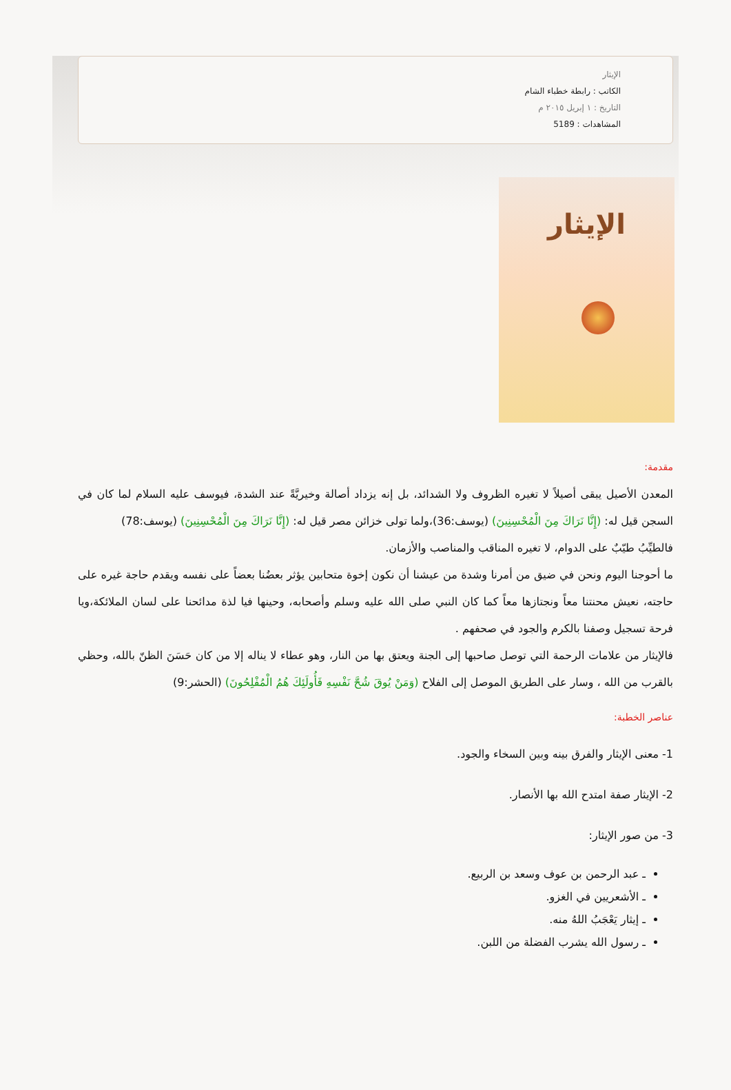الإيثار
الكاتب : رابطة خطباء الشام
التاريخ : ١ إبريل ٢٠١٥ م
المشاهدات : 5189
الإيثار
مقدمة:
المعدن الأصيل يبقى أصيلاً لا تغيره الظروف ولا الشدائد، بل إنه يزداد أصالة وخيريَّةً عند الشدة، فيوسف عليه السلام لما كان في السجن قيل له: (إِنَّا نَرَاكَ مِنَ الْمُحْسِنِينَ) (يوسف:36)،ولما تولى خزائن مصر قيل له: (إِنَّا نَرَاكَ مِنَ الْمُحْسِنِينَ) (يوسف:78)
فالطيِّبُ طيّبٌ على الدوام، لا تغيره المناقب والمناصب والأزمان.
ما أحوجنا اليوم ونحن في ضيق من أمرنا وشدة من عيشنا أن نكون إخوة متحابين يؤثر بعضُنا بعضاً على نفسه ويقدم حاجة غيره على حاجته، نعيش محنتنا معاً ونجتازها معاً كما كان النبي صلى الله عليه وسلم وأصحابه، وحينها فيا لذة مدائحنا على لسان الملائكة،ويا فرحة تسجيل وصفنا بالكرم والجود في صحفهم .
فالإيثار من علامات الرحمة التي توصل صاحبها إلى الجنة ويعتق بها من النار، وهو عطاء لا يناله إلا من كان حَسَنَ الظنّ بالله، وحظي بالقرب من الله ، وسار على الطريق الموصل إلى الفلاح (وَمَنْ يُوقَ شُحَّ نَفْسِهِ فَأُولَئِكَ هُمُ الْمُفْلِحُونَ) (الحشر:9)
عناصر الخطبة:
1- معنى الإيثار والفرق بينه وبين السخاء والجود.
2- الإيثار صفة امتدح الله بها الأنصار.
3- من صور الإيثار:
ـ عبد الرحمن بن عوف وسعد بن الربيع.
ـ الأشعريين في الغزو.
ـ إيثار يَعْجَبُ اللهُ منه.
ـ رسول الله يشرب الفضلة من اللبن.